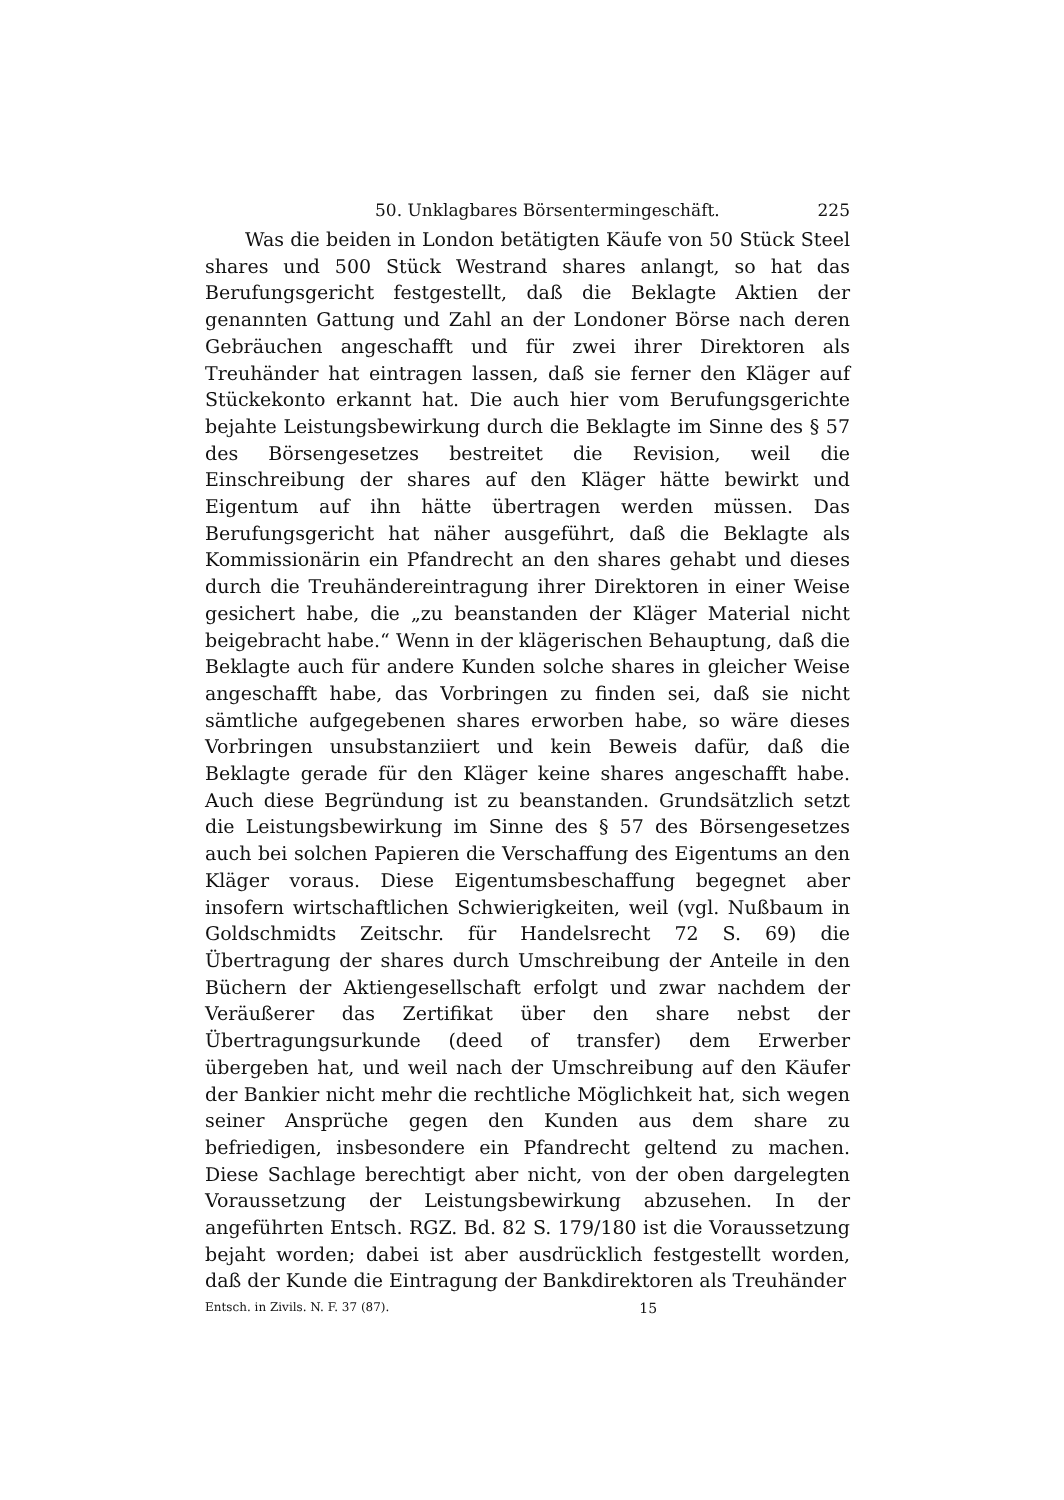50. Unklagbares Börsentermingeschäft. 225
Was die beiden in London betätigten Käufe von 50 Stück Steel shares und 500 Stück Westrand shares anlangt, so hat das Berufungsgericht festgestellt, daß die Beklagte Aktien der genannten Gattung und Zahl an der Londoner Börse nach deren Gebräuchen angeschafft und für zwei ihrer Direktoren als Treuhänder hat eintragen lassen, daß sie ferner den Kläger auf Stückekonto erkannt hat. Die auch hier vom Berufungsgerichte bejahte Leistungsbewirkung durch die Beklagte im Sinne des § 57 des Börsengesetzes bestreitet die Revision, weil die Einschreibung der shares auf den Kläger hätte bewirkt und Eigentum auf ihn hätte übertragen werden müssen. Das Berufungsgericht hat näher ausgeführt, daß die Beklagte als Kommissionärin ein Pfandrecht an den shares gehabt und dieses durch die Treuhändereintragung ihrer Direktoren in einer Weise gesichert habe, die „zu beanstanden der Kläger Material nicht beigebracht habe.“ Wenn in der klägerischen Behauptung, daß die Beklagte auch für andere Kunden solche shares in gleicher Weise angeschafft habe, das Vorbringen zu finden sei, daß sie nicht sämtliche aufgegebenen shares erworben habe, so wäre dieses Vorbringen unsubstanziiert und kein Beweis dafür, daß die Beklagte gerade für den Kläger keine shares angeschafft habe. Auch diese Begründung ist zu beanstanden. Grundsätzlich setzt die Leistungsbewirkung im Sinne des § 57 des Börsengesetzes auch bei solchen Papieren die Verschaffung des Eigentums an den Kläger voraus. Diese Eigentumsbeschaffung begegnet aber insofern wirtschaftlichen Schwierigkeiten, weil (vgl. Nußbaum in Goldschmidts Zeitschr. für Handelsrecht 72 S. 69) die Übertragung der shares durch Umschreibung der Anteile in den Büchern der Aktiengesellschaft erfolgt und zwar nachdem der Veräußerer das Zertifikat über den share nebst der Übertragungsurkunde (deed of transfer) dem Erwerber übergeben hat, und weil nach der Umschreibung auf den Käufer der Bankier nicht mehr die rechtliche Möglichkeit hat, sich wegen seiner Ansprüche gegen den Kunden aus dem share zu befriedigen, insbesondere ein Pfandrecht geltend zu machen. Diese Sachlage berechtigt aber nicht, von der oben dargelegten Voraussetzung der Leistungsbewirkung abzusehen. In der angeführten Entsch. RGZ. Bd. 82 S. 179/180 ist die Voraussetzung bejaht worden; dabei ist aber ausdrücklich festgestellt worden, daß der Kunde die Eintragung der Bankdirektoren als Treuhänder
Entsch. in Zivils. N. F. 37 (87). 15